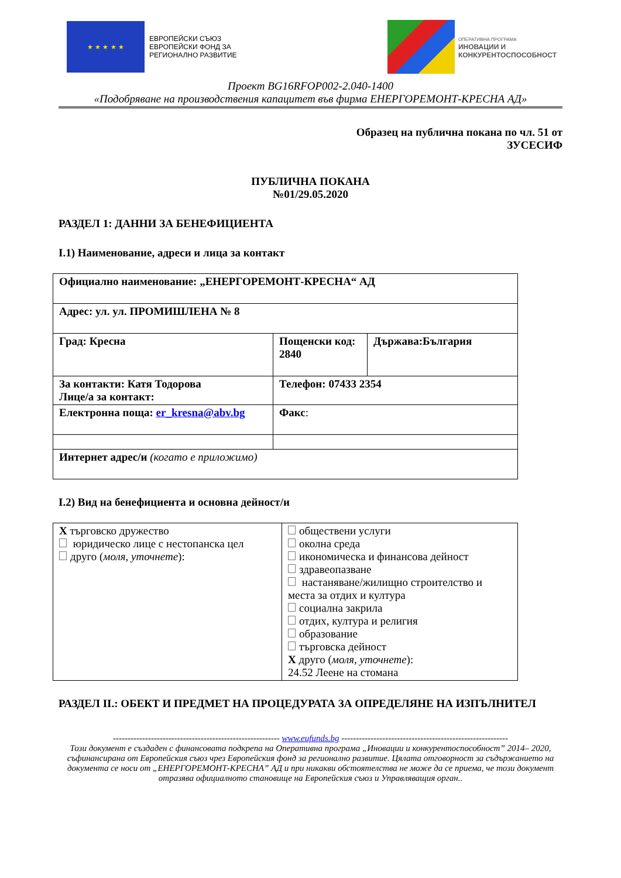★ ★ ★ ★ ★
ЕВРОПЕЙСКИ СЪЮЗ
ЕВРОПЕЙСКИ ФОНД ЗА
РЕГИОНАЛНО РАЗВИТИЕ
ОПЕРАТИВНА ПРОГРАМА
ИНОВАЦИИ И
КОНКУРЕНТОСПОСОБНОСТ
Проект BG16RFOP002-2.040-1400
«Подобряване на производствения капацитет във фирма ЕНЕРГОРЕМОНТ-КРЕСНА АД»
Образец на публична покана по чл. 51 от
ЗУСЕСИФ
ПУБЛИЧНА ПОКАНА
№01/29.05.2020
РАЗДЕЛ 1: ДАННИ ЗА БЕНЕФИЦИЕНТА
I.1) Наименование, адреси и лица за контакт
| Официално наименование: „ЕНЕРГОРЕМОНТ-КРЕСНА“ АД | | |
| Адрес: ул. ул. ПРОМИШЛЕНА № 8 | | |
| Град: Кресна | Пощенски код: 2840 | Държава:България |
| За контакти: Катя Тодорова Лице/а за контакт: | Телефон: 07433 2354 | |
| Електронна поща: er_kresna@abv.bg | Факс : | |
| Интернет адрес/и (когато е приложимо) | | |
I.2) Вид на бенефициента и основна дейност/и
| X търговско дружество юридическо лице с нестопанска цел друго ( моля, уточнете ): | обществени услуги околна среда икономическа и финансова дейност здравеопазване настаняване/жилищно строителство и места за отдих и култура социална закрила отдих, култура и религия образование търговска дейност X друго ( моля, уточнете ): 24.52 Леене на стомана |
РАЗДЕЛ II.: ОБЕКТ И ПРЕДМЕТ НА ПРОЦЕДУРАТА ЗА ОПРЕДЕЛЯНЕ НА ИЗПЪЛНИТЕЛ
--------------------------------------------------------- www.eufunds.bg ---------------------------------------------------------
Този документ е създаден с финансовата подкрепа на Оперативна програма „Иновации и конкурентоспособност” 2014– 2020, съфинансирана от Европейския съюз чрез Европейския фонд за регионално развитие. Цялата отговорност за съдържанието на документа се носи от „ЕНЕРГОРЕМОНТ-КРЕСНА” АД и при никакви обстоятелства не може да се приема, че този документ отразява официалното становище на Европейския съюз и Управляващия орган..